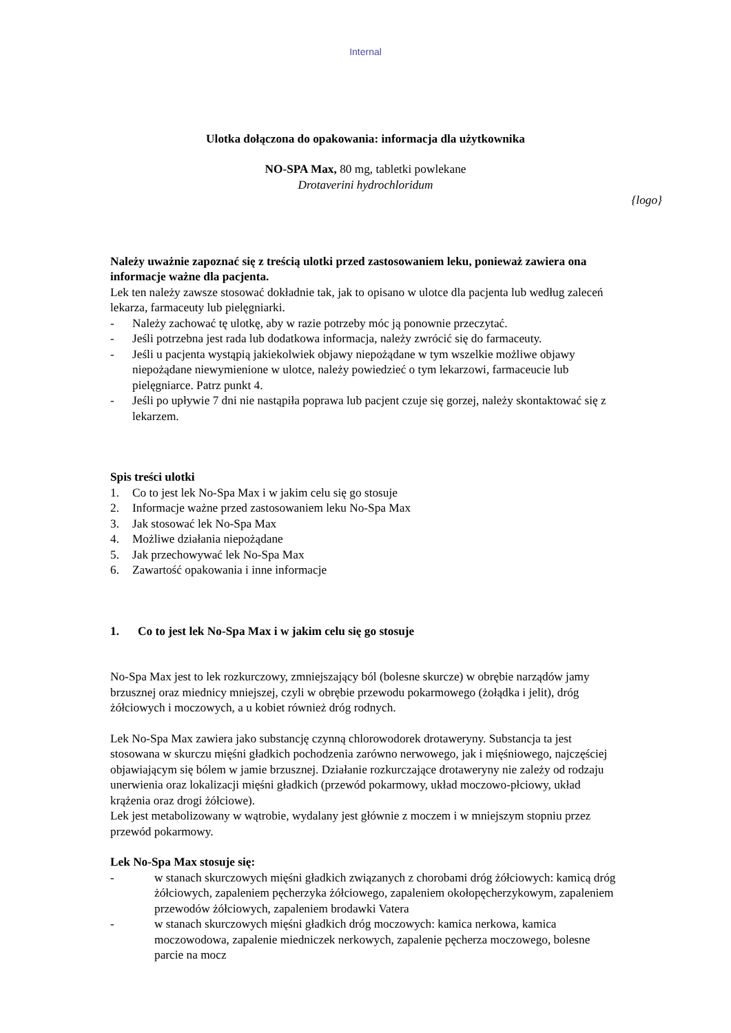Internal
Ulotka dołączona do opakowania: informacja dla użytkownika
NO-SPA Max, 80 mg, tabletki powlekane
Drotaverini hydrochloridum
{logo}
Należy uważnie zapoznać się z treścią ulotki przed zastosowaniem leku, ponieważ zawiera ona informacje ważne dla pacjenta.
Lek ten należy zawsze stosować dokładnie tak, jak to opisano w ulotce dla pacjenta lub według zaleceń lekarza, farmaceuty lub pielęgniarki.
- Należy zachować tę ulotkę, aby w razie potrzeby móc ją ponownie przeczytać.
- Jeśli potrzebna jest rada lub dodatkowa informacja, należy zwrócić się do farmaceuty.
- Jeśli u pacjenta wystąpią jakiekolwiek objawy niepożądane w tym wszelkie możliwe objawy niepożądane niewymienione w ulotce, należy powiedzieć o tym lekarzowi, farmaceucie lub pielęgniarce. Patrz punkt 4.
- Jeśli po upływie 7 dni nie nastąpiła poprawa lub pacjent czuje się gorzej, należy skontaktować się z lekarzem.
Spis treści ulotki
1. Co to jest lek No-Spa Max i w jakim celu się go stosuje
2. Informacje ważne przed zastosowaniem leku No-Spa Max
3. Jak stosować lek No-Spa Max
4. Możliwe działania niepożądane
5. Jak przechowywać lek No-Spa Max
6. Zawartość opakowania i inne informacje
1. Co to jest lek No-Spa Max i w jakim celu się go stosuje
No-Spa Max jest to lek rozkurczowy, zmniejszający ból (bolesne skurcze) w obrębie narządów jamy brzusznej oraz miednicy mniejszej, czyli w obrębie przewodu pokarmowego (żołądka i jelit), dróg żółciowych i moczowych, a u kobiet również dróg rodnych.
Lek No-Spa Max zawiera jako substancję czynną chlorowodorek drotaweryny. Substancja ta jest stosowana w skurczu mięśni gładkich pochodzenia zarówno nerwowego, jak i mięśniowego, najczęściej objawiającym się bólem w jamie brzusznej. Działanie rozkurczające drotaweryny nie zależy od rodzaju unerwienia oraz lokalizacji mięśni gładkich (przewód pokarmowy, układ moczowo-płciowy, układ krążenia oraz drogi żółciowe).
Lek jest metabolizowany w wątrobie, wydalany jest głównie z moczem i w mniejszym stopniu przez przewód pokarmowy.
Lek No-Spa Max stosuje się:
- w stanach skurczowych mięśni gładkich związanych z chorobami dróg żółciowych: kamicą dróg żółciowych, zapaleniem pęcherzyka żółciowego, zapaleniem okołopęcherzykowym, zapaleniem przewodów żółciowych, zapaleniem brodawki Vatera
- w stanach skurczowych mięśni gładkich dróg moczowych: kamica nerkowa, kamica moczowodowa, zapalenie miedniczek nerkowych, zapalenie pęcherza moczowego, bolesne parcie na mocz